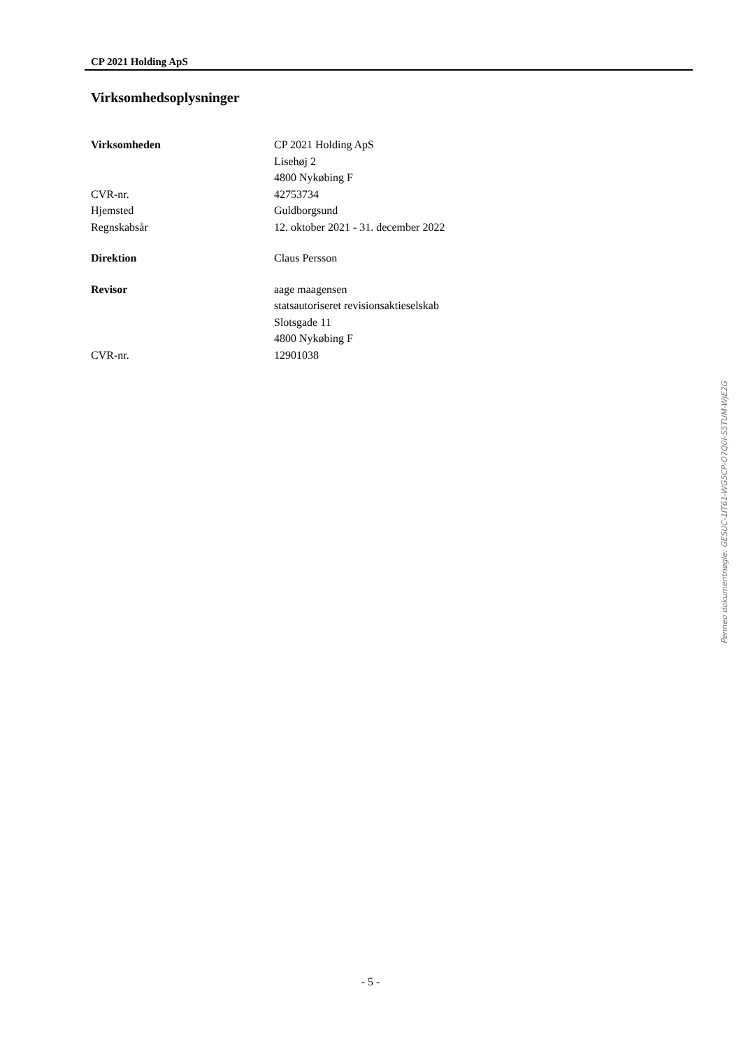CP 2021 Holding ApS
Virksomhedsoplysninger
Virksomheden CP 2021 Holding ApS
Lisehøj 2
4800 Nykøbing F
CVR-nr. 42753734
Hjemsted Guldborgsund
Regnskabsår 12. oktober 2021 - 31. december 2022
Direktion Claus Persson
Revisor aage maagensen
statsautoriseret revisionsaktieselskab
Slotsgade 11
4800 Nykøbing F
CVR-nr. 12901038
Penneo dokumentnøgle: GESUC-1IT61-WG5CP-O7Q0I-S5TUM-WJE2G
- 5 -